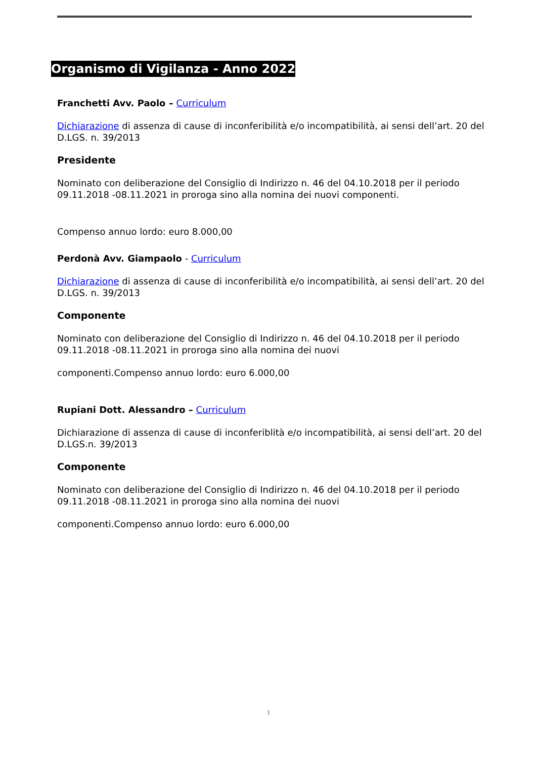Organismo di Vigilanza - Anno 2022
Franchetti Avv. Paolo – Curriculum
Dichiarazione di assenza di cause di inconferibilità e/o incompatibilità, ai sensi dell’art. 20 del D.LGS. n. 39/2013
Presidente
Nominato con deliberazione del Consiglio di Indirizzo n. 46 del 04.10.2018 per il periodo 09.11.2018 -08.11.2021 in proroga sino alla nomina dei nuovi componenti.
Compenso annuo lordo: euro 8.000,00
Perdonà Avv. Giampaolo - Curriculum
Dichiarazione di assenza di cause di inconferibilità e/o incompatibilità, ai sensi dell’art. 20 del D.LGS. n. 39/2013
Componente
Nominato con deliberazione del Consiglio di Indirizzo n. 46 del 04.10.2018 per il periodo 09.11.2018 -08.11.2021 in proroga sino alla nomina dei nuovi
componenti.Compenso annuo lordo: euro 6.000,00
Rupiani Dott. Alessandro – Curriculum
Dichiarazione di assenza di cause di inconferiblità e/o incompatibilità, ai sensi dell’art. 20 del D.LGS.n. 39/2013
Componente
Nominato con deliberazione del Consiglio di Indirizzo n. 46 del 04.10.2018 per il periodo 09.11.2018 -08.11.2021 in proroga sino alla nomina dei nuovi
componenti.Compenso annuo lordo: euro 6.000,00
1